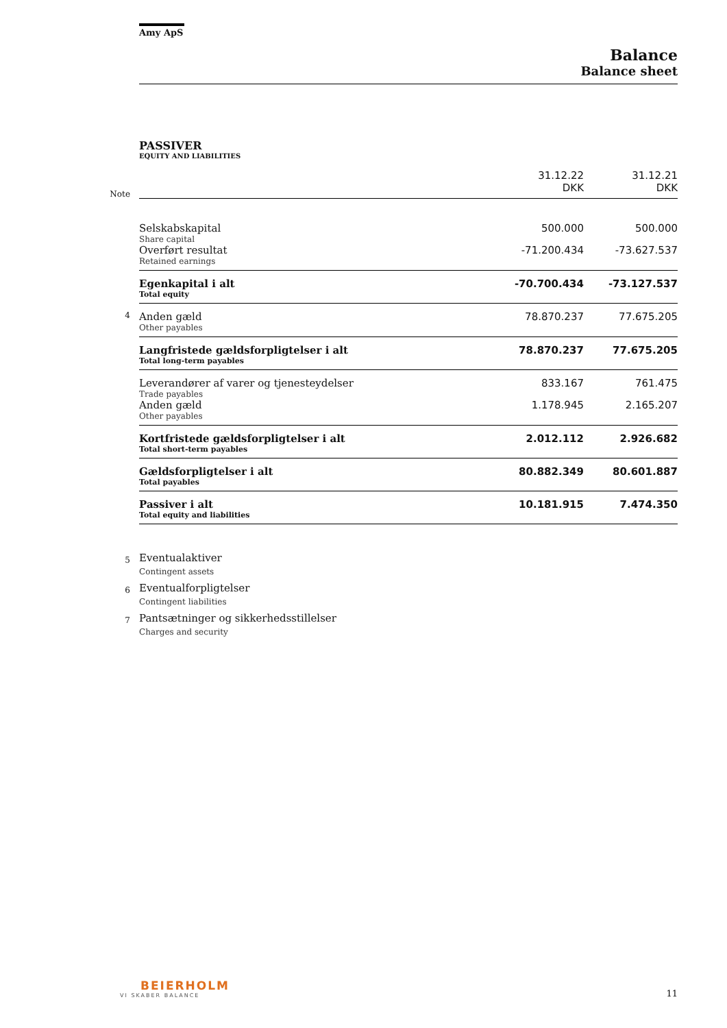Amy ApS
Balance
Balance sheet
PASSIVER
EQUITY AND LIABILITIES
| Note | | 31.12.22 DKK | 31.12.21 DKK |
| | Selskabskapital Share capital | 500.000 | 500.000 |
| | Overført resultat Retained earnings | -71.200.434 | -73.627.537 |
| | Egenkapital i alt Total equity | -70.700.434 | -73.127.537 |
| 4 | Anden gæld Other payables | 78.870.237 | 77.675.205 |
| | Langfristede gældsforpligtelser i alt Total long-term payables | 78.870.237 | 77.675.205 |
| | Leverandører af varer og tjenesteydelser Trade payables | 833.167 | 761.475 |
| | Anden gæld Other payables | 1.178.945 | 2.165.207 |
| | Kortfristede gældsforpligtelser i alt Total short-term payables | 2.012.112 | 2.926.682 |
| | Gældsforpligtelser i alt Total payables | 80.882.349 | 80.601.887 |
| | Passiver i alt Total equity and liabilities | 10.181.915 | 7.474.350 |
5
Eventualaktiver
Contingent assets
6
Eventualforpligtelser
Contingent liabilities
7
Pantsætninger og sikkerhedsstillelser
Charges and security
BEIERHOLM
VI SKABER BALANCE
11